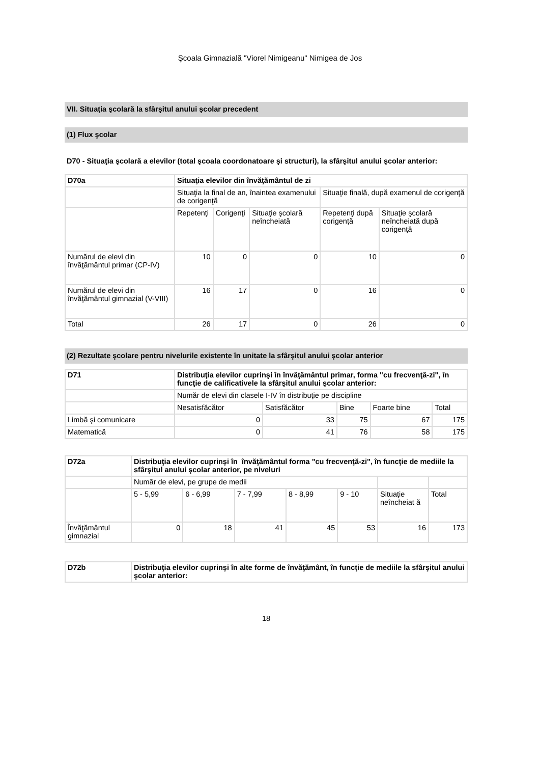Şcoala Gimnazială "Viorel Nimigeanu" Nimigea de Jos
VII. Situaţia şcolară la sfârşitul anului şcolar precedent
(1) Flux şcolar
D70 - Situaţia şcolară a elevilor (total şcoala coordonatoare şi structuri), la sfârşitul anului şcolar anterior:
| D70a | Situaţia elevilor din învăţământul de zi | | | | |
| | Situaţia la final de an, înaintea examenului de corigenţă | | | Situaţie finală, după examenul de corigenţă | |
| | Repetenţi | Corigenţi | Situaţie şcolară neîncheiată | Repetenţi după corigenţă | Situaţie şcolară neîncheiată după corigenţă |
| Numărul de elevi din învăţământul primar (CP-IV) | 10 | 0 | 0 | 10 | 0 |
| Numărul de elevi din învăţământul gimnazial (V-VIII) | 16 | 17 | 0 | 16 | 0 |
| Total | 26 | 17 | 0 | 26 | 0 |
(2) Rezultate şcolare pentru nivelurile existente în unitate la sfârşitul anului şcolar anterior
| D71 | Distribuţia elevilor cuprinşi în învăţământul primar, forma "cu frecvenţă-zi", în funcţie de calificativele la sfârşitul anului şcolar anterior: | | | | |
| | Număr de elevi din clasele I-IV în distribuţie pe discipline | | | | |
| | Nesatisfăcător | Satisfăcător | Bine | Foarte bine | Total |
| Limbă şi comunicare | 0 | 33 | 75 | 67 | 175 |
| Matematică | 0 | 41 | 76 | 58 | 175 |
| D72a | Distribuţia elevilor cuprinşi în învăţământul forma "cu frecvenţă-zi", în funcţie de mediile la sfârşitul anului şcolar anterior, pe niveluri | | | | | | |
| | Număr de elevi, pe grupe de medii | | | | | | |
| | 5 - 5,99 | 6 - 6,99 | 7 - 7,99 | 8 - 8,99 | 9 - 10 | Situaţie neîncheiat ă | Total |
| Învăţământul gimnazial | 0 | 18 | 41 | 45 | 53 | 16 | 173 |
| D72b | Distribuţia elevilor cuprinşi în alte forme de învăţământ, în funcţie de mediile la sfârşitul anului şcolar anterior: |
18